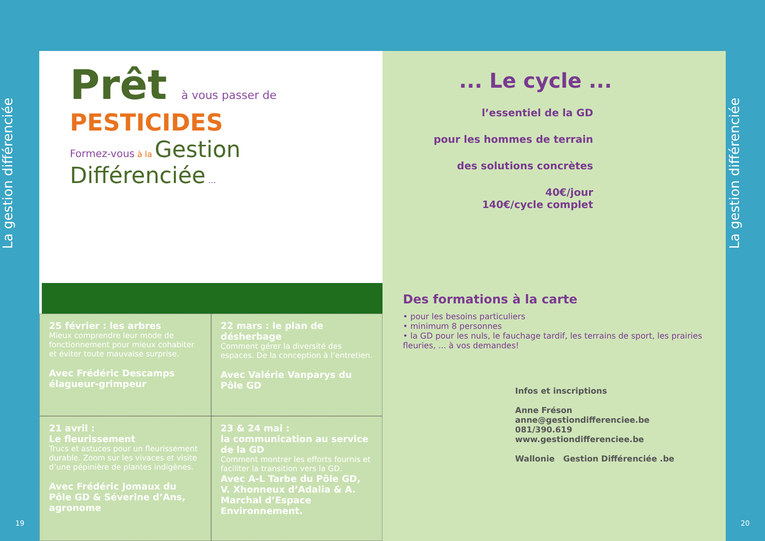La gestion différenciée
La gestion différenciée
19 20
Prêt à vous passer de
PESTICIDES
Formez-vous à la Gestion Différenciée ...
25 février : les arbres
Mieux comprendre leur mode de fonctionnement pour mieux cohabiter et éviter toute mauvaise surprise.
Avec Frédéric Descamps élagueur-grimpeur
22 mars : le plan de désherbage
Comment gérer la diversité des espaces. De la conception à l’entretien.
Avec Valérie Vanparys du Pôle GD
21 avril :
Le fleurissement
Trucs et astuces pour un fleurissement durable. Zoom sur les vivaces et visite d’une pépinière de plantes indigènes.
Avec Frédéric Jomaux du Pôle GD & Séverine d’Ans, agronome
23 & 24 mai :
la communication au service de la GD
Comment montrer les efforts fournis et faciliter la transition vers la GD.
Avec A-L Tarbe du Pôle GD, V. Xhonneux d’Adalia & A. Marchal d’Espace Environnement.
... Le cycle ...
l’essentiel de la GD
pour les hommes de terrain
des solutions concrètes
40€/jour
140€/cycle complet
Des formations à la carte
• pour les besoins particuliers
• minimum 8 personnes
• la GD pour les nuls, le fauchage tardif, les terrains de sport, les prairies fleuries, ... à vos demandes!
Infos et inscriptions
Anne Fréson
anne@gestiondifferenciee.be
081/390.619
www.gestiondifferenciee.be
Wallonie Gestion Différenciée .be